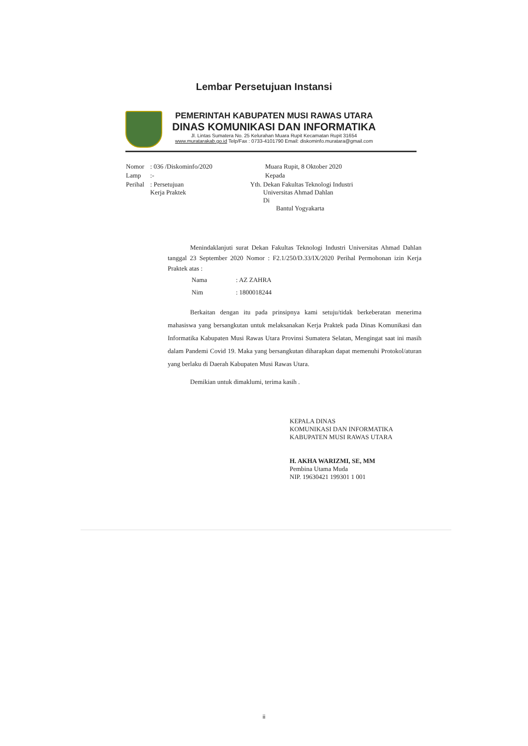Lembar Persetujuan Instansi
PEMERINTAH KABUPATEN MUSI RAWAS UTARA
DINAS KOMUNIKASI DAN INFORMATIKA
Jl. Lintas Sumatera No. 25 Kelurahan Muara Rupit Kecamatan Rupit 31654
www.muratarakab.go.id Telp/Fax : 0733-4101790 Email: diskominfo.muratara@gmail.com
| Nomor | : 036 /Diskominfo/2020 | Muara Rupit, 8 Oktober 2020 |
| Lamp | :- | Kepada |
| Perihal | : Persetujuan Kerja Praktek | Yth. Dekan Fakultas Teknologi Industri Universitas Ahmad Dahlan Di Bantul Yogyakarta |
Menindaklanjuti surat Dekan Fakultas Teknologi Industri Universitas Ahmad Dahlan tanggal 23 September 2020 Nomor : F2.1/250/D.33/IX/2020 Perihal Permohonan izin Kerja Praktek atas :
| Nama | : AZ ZAHRA |
| Nim | : 1800018244 |
Berkaitan dengan itu pada prinsipnya kami setuju/tidak berkeberatan menerima mahasiswa yang bersangkutan untuk melaksanakan Kerja Praktek pada Dinas Komunikasi dan Informatika Kabupaten Musi Rawas Utara Provinsi Sumatera Selatan, Mengingat saat ini masih dalam Pandemi Covid 19. Maka yang bersangkutan diharapkan dapat memenuhi Protokol/aturan yang berlaku di Daerah Kabupaten Musi Rawas Utara.
Demikian untuk dimaklumi, terima kasih .
KEPALA DINAS
KOMUNIKASI DAN INFORMATIKA
KABUPATEN MUSI RAWAS UTARA
H. AKHA WARIZMI, SE, MM
Pembina Utama Muda
NIP. 19630421 199301 1 001
ii